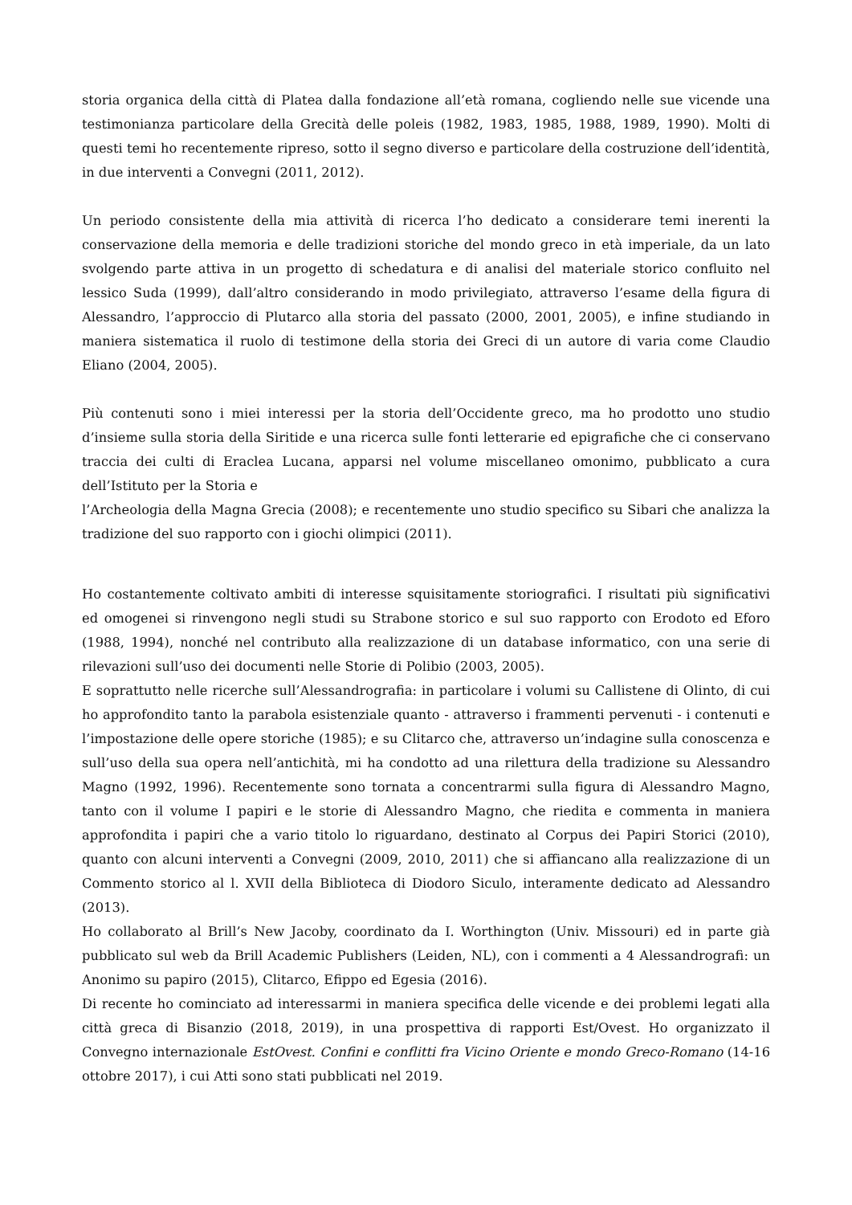storia organica della città di Platea dalla fondazione all’età romana, cogliendo nelle sue vicende una testimonianza particolare della Grecità delle poleis (1982, 1983, 1985, 1988, 1989, 1990). Molti di questi temi ho recentemente ripreso, sotto il segno diverso e particolare della costruzione dell’identità, in due interventi a Convegni (2011, 2012).
Un periodo consistente della mia attività di ricerca l’ho dedicato a considerare temi inerenti la conservazione della memoria e delle tradizioni storiche del mondo greco in età imperiale, da un lato svolgendo parte attiva in un progetto di schedatura e di analisi del materiale storico confluito nel lessico Suda (1999), dall’altro considerando in modo privilegiato, attraverso l’esame della figura di Alessandro, l’approccio di Plutarco alla storia del passato (2000, 2001, 2005), e infine studiando in maniera sistematica il ruolo di testimone della storia dei Greci di un autore di varia come Claudio Eliano (2004, 2005).
Più contenuti sono i miei interessi per la storia dell’Occidente greco, ma ho prodotto uno studio d’insieme sulla storia della Siritide e una ricerca sulle fonti letterarie ed epigrafiche che ci conservano traccia dei culti di Eraclea Lucana, apparsi nel volume miscellaneo omonimo, pubblicato a cura dell’Istituto per la Storia e
l’Archeologia della Magna Grecia (2008); e recentemente uno studio specifico su Sibari che analizza la tradizione del suo rapporto con i giochi olimpici (2011).
Ho costantemente coltivato ambiti di interesse squisitamente storiografici. I risultati più significativi ed omogenei si rinvengono negli studi su Strabone storico e sul suo rapporto con Erodoto ed Eforo (1988, 1994), nonché nel contributo alla realizzazione di un database informatico, con una serie di rilevazioni sull’uso dei documenti nelle Storie di Polibio (2003, 2005).
E soprattutto nelle ricerche sull’Alessandrografia: in particolare i volumi su Callistene di Olinto, di cui ho approfondito tanto la parabola esistenziale quanto - attraverso i frammenti pervenuti - i contenuti e l’impostazione delle opere storiche (1985); e su Clitarco che, attraverso un’indagine sulla conoscenza e sull’uso della sua opera nell’antichità, mi ha condotto ad una rilettura della tradizione su Alessandro Magno (1992, 1996). Recentemente sono tornata a concentrarmi sulla figura di Alessandro Magno, tanto con il volume I papiri e le storie di Alessandro Magno, che riedita e commenta in maniera approfondita i papiri che a vario titolo lo riguardano, destinato al Corpus dei Papiri Storici (2010), quanto con alcuni interventi a Convegni (2009, 2010, 2011) che si affiancano alla realizzazione di un Commento storico al l. XVII della Biblioteca di Diodoro Siculo, interamente dedicato ad Alessandro (2013).
Ho collaborato al Brill’s New Jacoby, coordinato da I. Worthington (Univ. Missouri) ed in parte già pubblicato sul web da Brill Academic Publishers (Leiden, NL), con i commenti a 4 Alessandrografi: un Anonimo su papiro (2015), Clitarco, Efippo ed Egesia (2016).
Di recente ho cominciato ad interessarmi in maniera specifica delle vicende e dei problemi legati alla città greca di Bisanzio (2018, 2019), in una prospettiva di rapporti Est/Ovest. Ho organizzato il Convegno internazionale EstOvest. Confini e conflitti fra Vicino Oriente e mondo Greco-Romano (14-16 ottobre 2017), i cui Atti sono stati pubblicati nel 2019.